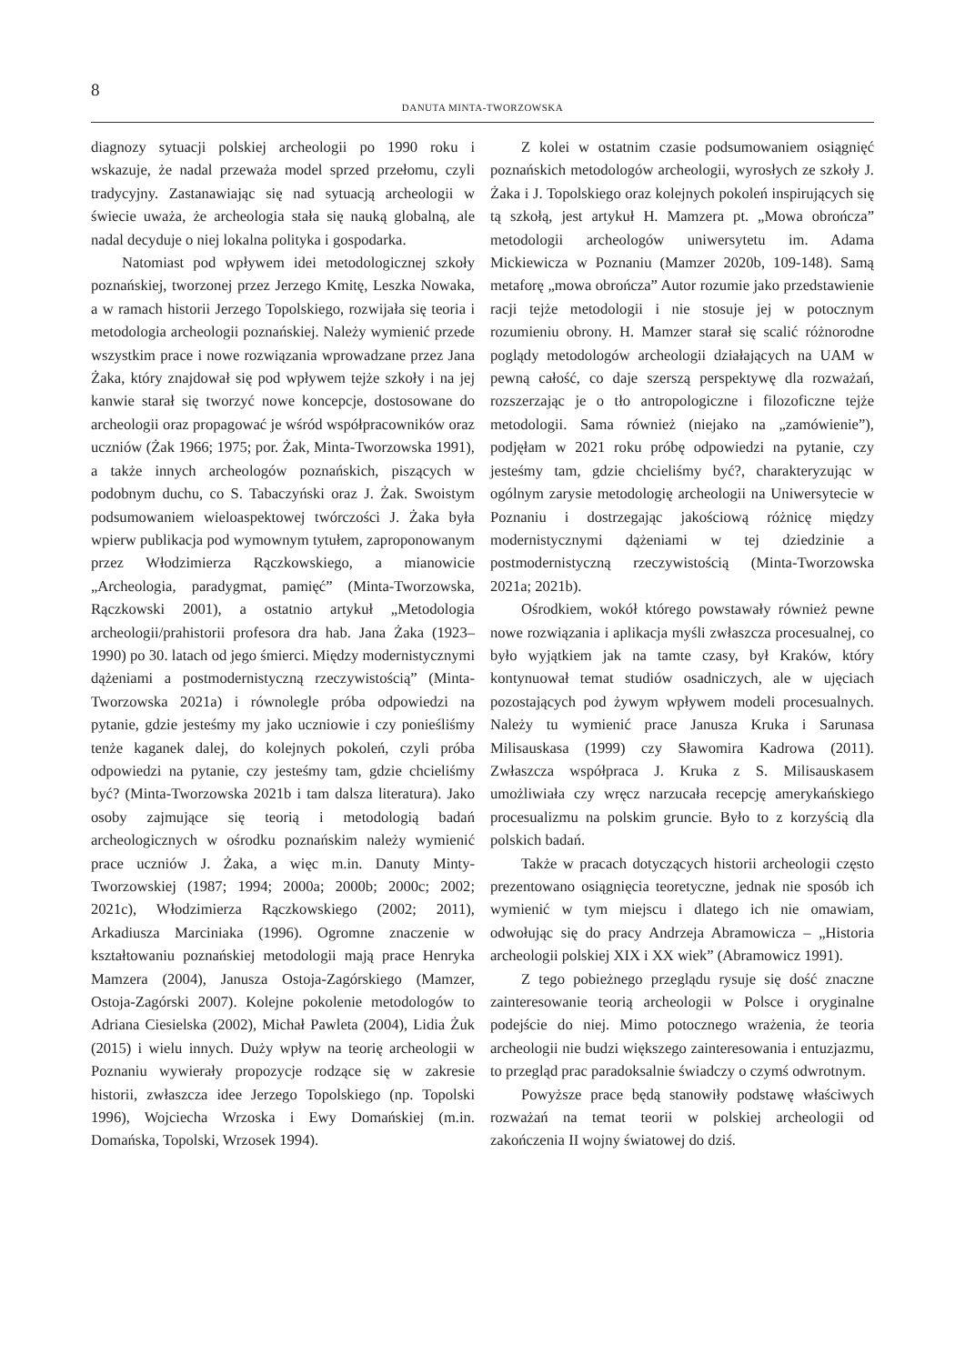8
DANUTA MINTA-TWORZOWSKA
diagnozy sytuacji polskiej archeologii po 1990 roku i wskazuje, że nadal przeważa model sprzed przełomu, czyli tradycyjny. Zastanawiając się nad sytuacją archeologii w świecie uważa, że archeologia stała się nauką globalną, ale nadal decyduje o niej lokalna polityka i gospodarka.
Natomiast pod wpływem idei metodologicznej szkoły poznańskiej, tworzonej przez Jerzego Kmitę, Leszka Nowaka, a w ramach historii Jerzego Topolskiego, rozwijała się teoria i metodologia archeologii poznańskiej. Należy wymienić przede wszystkim prace i nowe rozwiązania wprowadzane przez Jana Żaka, który znajdował się pod wpływem tejże szkoły i na jej kanwie starał się tworzyć nowe koncepcje, dostosowane do archeologii oraz propagować je wśród współpracowników oraz uczniów (Żak 1966; 1975; por. Żak, Minta-Tworzowska 1991), a także innych archeologów poznańskich, piszących w podobnym duchu, co S. Tabaczyński oraz J. Żak. Swoistym podsumowaniem wieloaspektowej twórczości J. Żaka była wpierw publikacja pod wymownym tytułem, zaproponowanym przez Włodzimierza Rączkowskiego, a mianowicie „Archeologia, paradygmat, pamięć” (Minta-Tworzowska, Rączkowski 2001), a ostatnio artykuł „Metodologia archeologii/prahistorii profesora dra hab. Jana Żaka (1923–1990) po 30. latach od jego śmierci. Między modernistycznymi dążeniami a postmodernistyczną rzeczywistością” (Minta-Tworzowska 2021a) i równolegle próba odpowiedzi na pytanie, gdzie jesteśmy my jako uczniowie i czy ponieśliśmy tenże kaganek dalej, do kolejnych pokoleń, czyli próba odpowiedzi na pytanie, czy jesteśmy tam, gdzie chcieliśmy być? (Minta-Tworzowska 2021b i tam dalsza literatura). Jako osoby zajmujące się teorią i metodologią badań archeologicznych w ośrodku poznańskim należy wymienić prace uczniów J. Żaka, a więc m.in. Danuty Minty-Tworzowskiej (1987; 1994; 2000a; 2000b; 2000c; 2002; 2021c), Włodzimierza Rączkowskiego (2002; 2011), Arkadiusza Marciniaka (1996). Ogromne znaczenie w kształtowaniu poznańskiej metodologii mają prace Henryka Mamzera (2004), Janusza Ostoja-Zagórskiego (Mamzer, Ostoja-Zagórski 2007). Kolejne pokolenie metodologów to Adriana Ciesielska (2002), Michał Pawleta (2004), Lidia Żuk (2015) i wielu innych. Duży wpływ na teorię archeologii w Poznaniu wywierały propozycje rodzące się w zakresie historii, zwłaszcza idee Jerzego Topolskiego (np. Topolski 1996), Wojciecha Wrzoska i Ewy Domańskiej (m.in. Domańska, Topolski, Wrzosek 1994).
Z kolei w ostatnim czasie podsumowaniem osiągnięć poznańskich metodologów archeologii, wyrosłych ze szkoły J. Żaka i J. Topolskiego oraz kolejnych pokoleń inspirujących się tą szkołą, jest artykuł H. Mamzera pt. „Mowa obrończa” metodologii archeologów uniwersytetu im. Adama Mickiewicza w Poznaniu (Mamzer 2020b, 109-148). Samą metaforę „mowa obrończa” Autor rozumie jako przedstawienie racji tejże metodologii i nie stosuje jej w potocznym rozumieniu obrony. H. Mamzer starał się scalić różnorodne poglądy metodologów archeologii działających na UAM w pewną całość, co daje szerszą perspektywę dla rozważań, rozszerzając je o tło antropologiczne i filozoficzne tejże metodologii. Sama również (niejako na „zamówienie”), podjęłam w 2021 roku próbę odpowiedzi na pytanie, czy jesteśmy tam, gdzie chcieliśmy być?, charakteryzując w ogólnym zarysie metodologię archeologii na Uniwersytecie w Poznaniu i dostrzegając jakościową różnicę między modernistycznymi dążeniami w tej dziedzinie a postmodernistyczną rzeczywistością (Minta-Tworzowska 2021a; 2021b).
Ośrodkiem, wokół którego powstawały również pewne nowe rozwiązania i aplikacja myśli zwłaszcza procesualnej, co było wyjątkiem jak na tamte czasy, był Kraków, który kontynuował temat studiów osadniczych, ale w ujęciach pozostających pod żywym wpływem modeli procesualnych. Należy tu wymienić prace Janusza Kruka i Sarunasa Milisauskasa (1999) czy Sławomira Kadrowa (2011). Zwłaszcza współpraca J. Kruka z S. Milisauskasem umożliwiała czy wręcz narzucała recepcję amerykańskiego procesualizmu na polskim gruncie. Było to z korzyścią dla polskich badań.
Także w pracach dotyczących historii archeologii często prezentowano osiągnięcia teoretyczne, jednak nie sposób ich wymienić w tym miejscu i dlatego ich nie omawiam, odwołując się do pracy Andrzeja Abramowicza – „Historia archeologii polskiej XIX i XX wiek” (Abramowicz 1991).
Z tego pobieżnego przeglądu rysuje się dość znaczne zainteresowanie teorią archeologii w Polsce i oryginalne podejście do niej. Mimo potocznego wrażenia, że teoria archeologii nie budzi większego zainteresowania i entuzjazmu, to przegląd prac paradoksalnie świadczy o czymś odwrotnym.
Powyższe prace będą stanowiły podstawę właściwych rozważań na temat teorii w polskiej archeologii od zakończenia II wojny światowej do dziś.